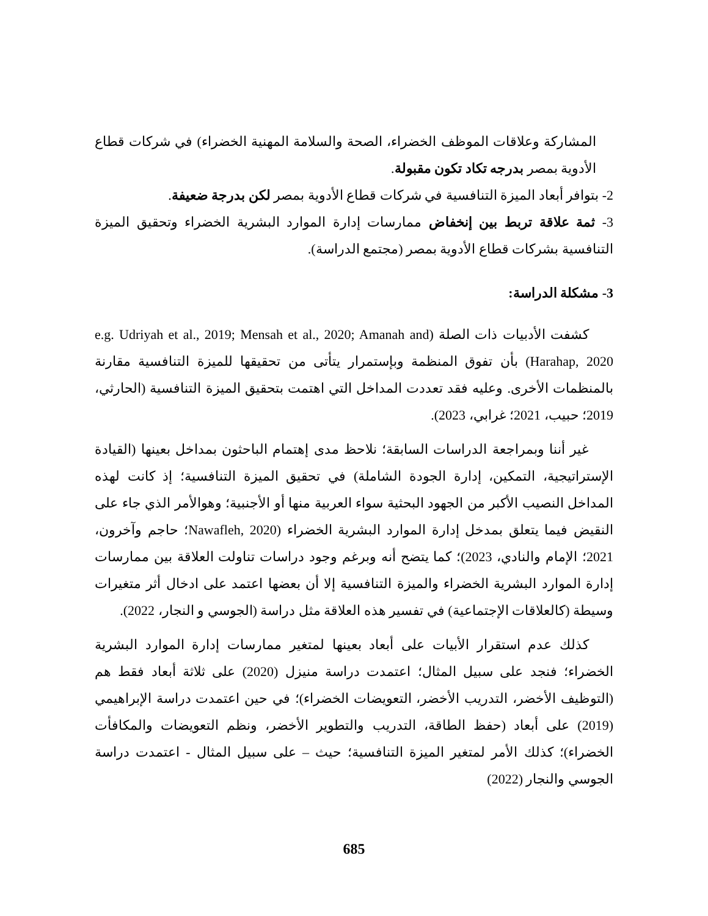المشاركة وعلاقات الموظف الخضراء، الصحة والسلامة المهنية الخضراء) في شركات قطاع الأدوية بمصر بدرجه تكاد تكون مقبولة.
2- بتوافر أبعاد الميزة التنافسية في شركات قطاع الأدوية بمصر لكن بدرجة ضعيفة.
3- ثمة علاقة تربط بين إنخفاض ممارسات إدارة الموارد البشرية الخضراء وتحقيق الميزة التنافسية بشركات قطاع الأدوية بمصر (مجتمع الدراسة).
3- مشكلة الدراسة:
كشفت الأدبيات ذات الصلة (e.g. Udriyah et al., 2019; Mensah et al., 2020; Amanah and Harahap, 2020) بأن تفوق المنظمة وبإستمرار يتأتى من تحقيقها للميزة التنافسية مقارنة بالمنظمات الأخرى. وعليه فقد تعددت المداخل التي اهتمت بتحقيق الميزة التنافسية (الحارثي، 2019؛ حبيب، 2021؛ غرابي، 2023).
غير أننا وبمراجعة الدراسات السابقة؛ نلاحظ مدى إهتمام الباحثون بمداخل بعينها (القيادة الإستراتيجية، التمكين، إدارة الجودة الشاملة) في تحقيق الميزة التنافسية؛ إذ كانت لهذه المداخل النصيب الأكبر من الجهود البحثية سواء العربية منها أو الأجنبية؛ وهوالأمر الذي جاء على النقيض فيما يتعلق بمدخل إدارة الموارد البشرية الخضراء (Nawafleh, 2020؛ حاجم وآخرون، 2021؛ الإمام والنادي، 2023)؛ كما يتضح أنه وبرغم وجود دراسات تناولت العلاقة بين ممارسات إدارة الموارد البشرية الخضراء والميزة التنافسية إلا أن بعضها اعتمد على ادخال أثر متغيرات وسيطة (كالعلاقات الإجتماعية) في تفسير هذه العلاقة مثل دراسة (الجوسي و النجار، 2022).
كذلك عدم استقرار الأبيات على أبعاد بعينها لمتغير ممارسات إدارة الموارد البشرية الخضراء؛ فنجد على سبيل المثال؛ اعتمدت دراسة منيزل (2020) على ثلاثة أبعاد فقط هم (التوظيف الأخضر، التدريب الأخضر، التعويضات الخضراء)؛ في حين اعتمدت دراسة الإبراهيمي (2019) على أبعاد (حفظ الطاقة، التدريب والتطوير الأخضر، ونظم التعويضات والمكافأت الخضراء)؛ كذلك الأمر لمتغير الميزة التنافسية؛ حيث – على سبيل المثال - اعتمدت دراسة الجوسي والنجار (2022)
685